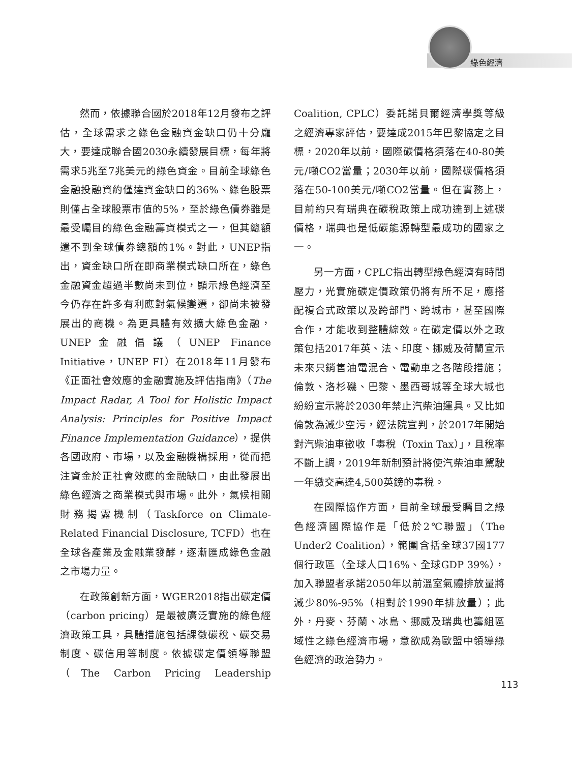綠色經濟
然而，依據聯合國於2018年12月發布之評估，全球需求之綠色金融資金缺口仍十分龐大，要達成聯合國2030永續發展目標，每年將需求5兆至7兆美元的綠色資金。目前全球綠色金融投融資約僅達資金缺口的36%、綠色股票則僅占全球股票市值的5%，至於綠色債券雖是最受矚目的綠色金融籌資模式之一，但其總額還不到全球債券總額的1%。對此，UNEP指出，資金缺口所在即商業模式缺口所在，綠色金融資金超過半數尚未到位，顯示綠色經濟至今仍存在許多有利應對氣候變遷，卻尚未被發展出的商機。為更具體有效擴大綠色金融，UNEP金融倡議（UNEP Finance Initiative，UNEP FI）在2018年11月發布《正面社會效應的金融實施及評估指南》（The Impact Radar, A Tool for Holistic Impact Analysis: Principles for Positive Impact Finance Implementation Guidance），提供各國政府、市場，以及金融機構採用，從而挹注資金於正社會效應的金融缺口，由此發展出綠色經濟之商業模式與市場。此外，氣候相關財務揭露機制（Taskforce on Climate-Related Financial Disclosure, TCFD）也在全球各產業及金融業發酵，逐漸匯成綠色金融之市場力量。
在政策創新方面，WGER2018指出碳定價（carbon pricing）是最被廣泛實施的綠色經濟政策工具，具體措施包括課徵碳稅、碳交易制度、碳信用等制度。依據碳定價領導聯盟（The Carbon Pricing Leadership Coalition, CPLC）委託諾貝爾經濟學獎等級之經濟專家評估，要達成2015年巴黎協定之目標，2020年以前，國際碳價格須落在40-80美元/噸CO2當量；2030年以前，國際碳價格須落在50-100美元/噸CO2當量。但在實務上，目前約只有瑞典在碳稅政策上成功達到上述碳價格，瑞典也是低碳能源轉型最成功的國家之一。
另一方面，CPLC指出轉型綠色經濟有時間壓力，光實施碳定價政策仍將有所不足，應搭配複合式政策以及跨部門、跨城市，甚至國際合作，才能收到整體綜效。在碳定價以外之政策包括2017年英、法、印度、挪威及荷蘭宣示未來只銷售油電混合、電動車之各階段措施；倫敦、洛杉磯、巴黎、墨西哥城等全球大城也紛紛宣示將於2030年禁止汽柴油運具。又比如倫敦為減少空污，經法院宣判，於2017年開始對汽柴油車徵收「毒稅（Toxin Tax）」，且稅率不斷上調，2019年新制預計將使汽柴油車駕駛一年繳交高達4,500英鎊的毒稅。
在國際協作方面，目前全球最受矚目之綠色經濟國際協作是「低於2℃聯盟」（The Under2 Coalition），範圍含括全球37國177個行政區（全球人口16%、全球GDP 39%），加入聯盟者承諾2050年以前溫室氣體排放量將減少80%-95%（相對於1990年排放量）；此外，丹麥、芬蘭、冰島、挪威及瑞典也籌組區域性之綠色經濟市場，意欲成為歐盟中領導綠色經濟的政治勢力。
113